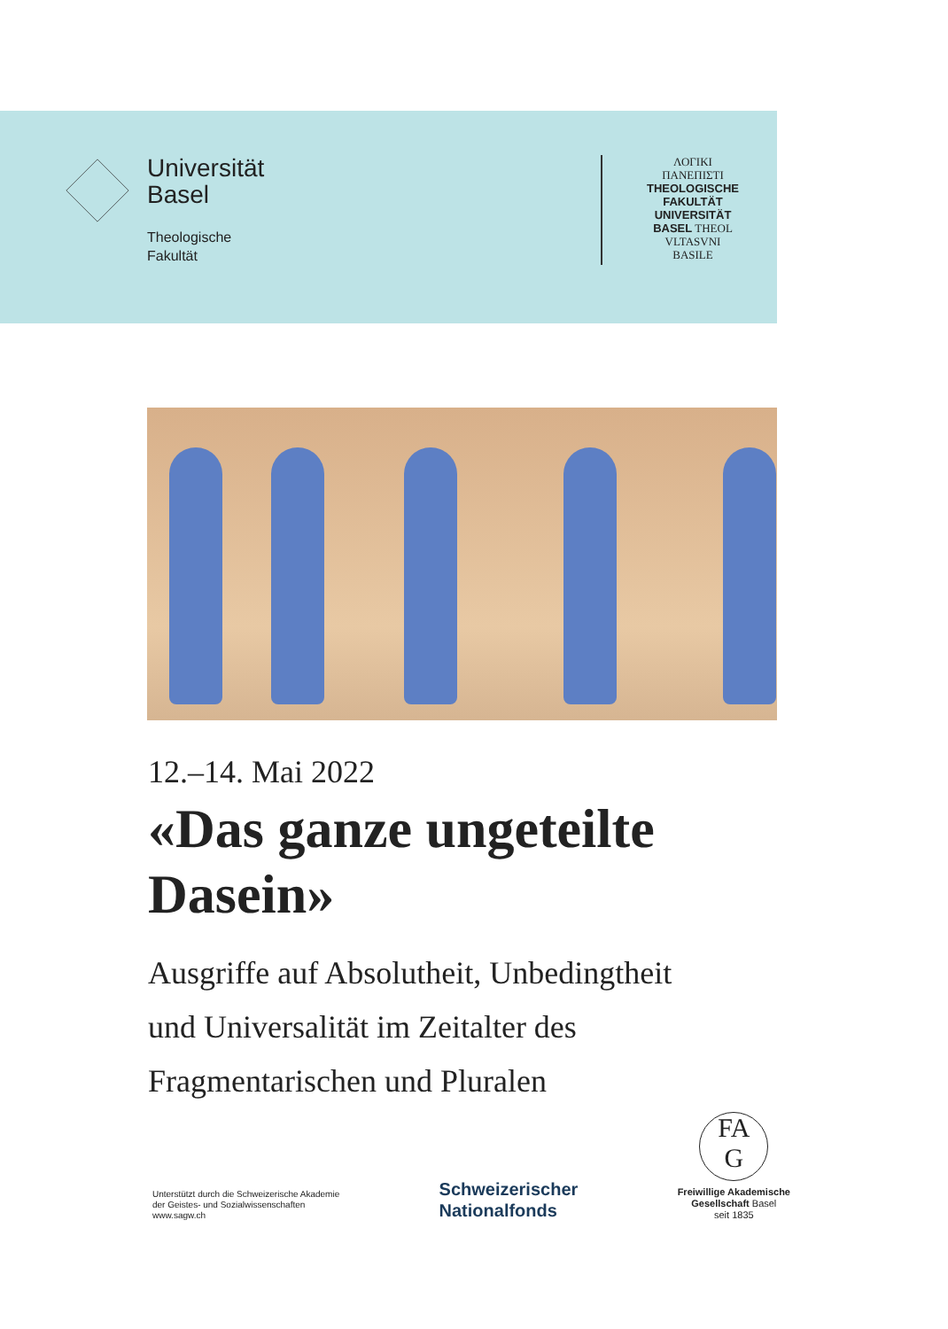Universität
Basel
Theologische
Fakultät
ΛΟΓΙΚΙ
ΠΑΝΕΠΙΣΤΙ
THEOLOGISCHE
FAKULTÄT
UNIVERSITÄT
BASEL THEOL
VLTASVNI
BASILE
12.–14. Mai 2022
«Das ganze ungeteilte Dasein»
Ausgriffe auf Absolutheit, Unbedingtheit
und Universalität im Zeitalter des
Fragmentarischen und Pluralen
Unterstützt durch die Schweizerische Akademie
der Geistes- und Sozialwissenschaften
www.sagw.ch
Schweizerischer
Nationalfonds
FA
G
Freiwillige Akademische
Gesellschaft Basel
seit 1835